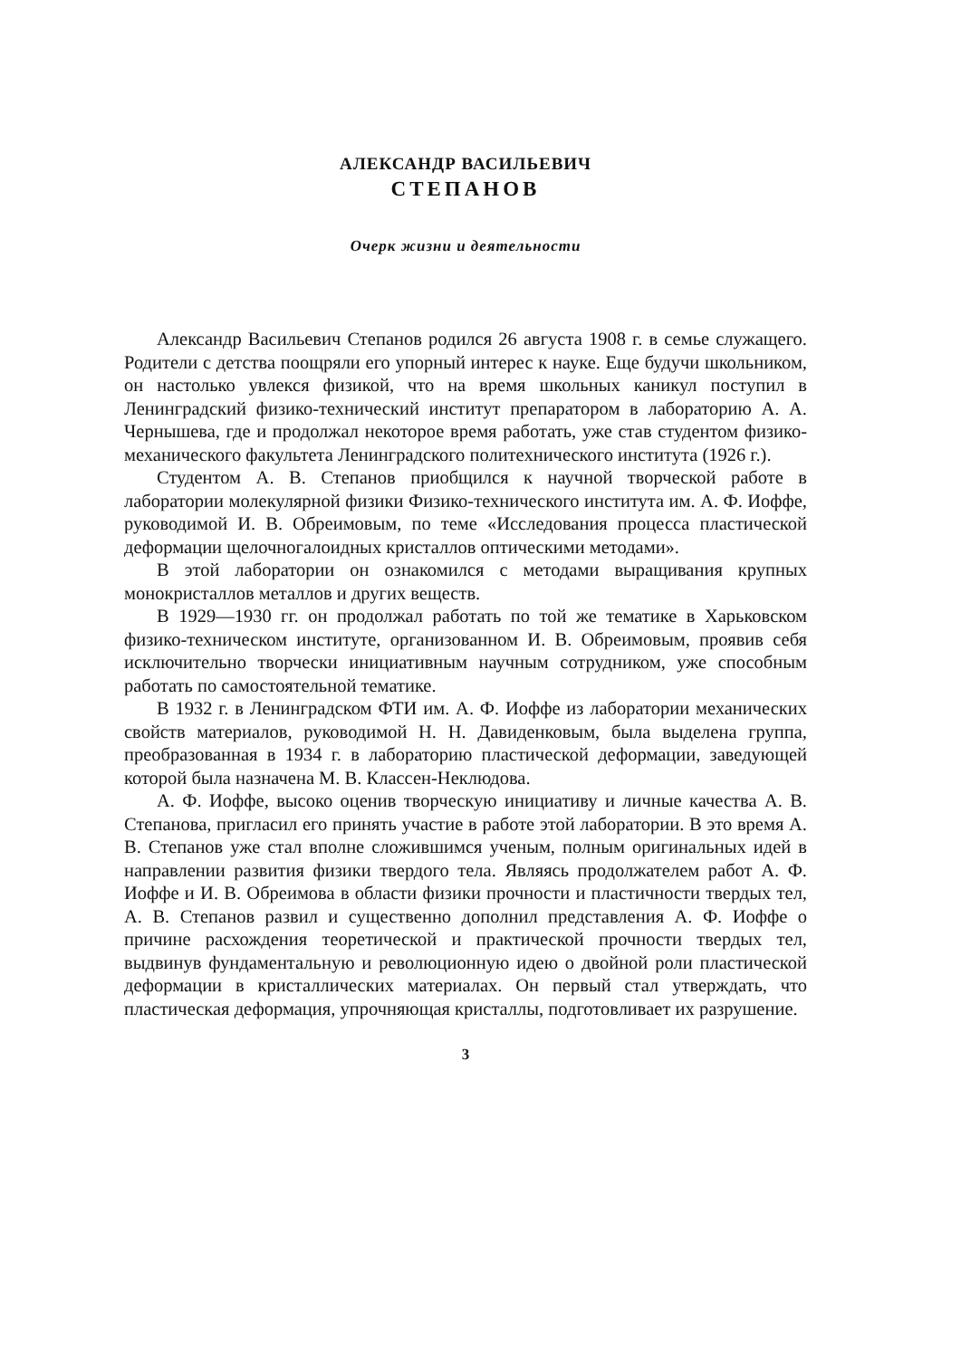АЛЕКСАНДР ВАСИЛЬЕВИЧ
СТЕПАНОВ
Очерк жизни и деятельности
Александр Васильевич Степанов родился 26 августа 1908 г. в семье служащего. Родители с детства поощряли его упорный интерес к науке. Еще будучи школьником, он настолько увлекся физикой, что на время школьных каникул поступил в Ленинградский физико-технический институт препаратором в лабораторию А. А. Чернышева, где и продолжал некоторое время работать, уже став студентом физико-механического факультета Ленинградского политехнического института (1926 г.).
Студентом А. В. Степанов приобщился к научной творческой работе в лаборатории молекулярной физики Физико-технического института им. А. Ф. Иоффе, руководимой И. В. Обреимовым, по теме «Исследования процесса пластической деформации щелочногалоидных кристаллов оптическими методами».
В этой лаборатории он ознакомился с методами выращивания крупных монокристаллов металлов и других веществ.
В 1929—1930 гг. он продолжал работать по той же тематике в Харьковском физико-техническом институте, организованном И. В. Обреимовым, проявив себя исключительно творчески инициативным научным сотрудником, уже способным работать по самостоятельной тематике.
В 1932 г. в Ленинградском ФТИ им. А. Ф. Иоффе из лаборатории механических свойств материалов, руководимой Н. Н. Давиденковым, была выделена группа, преобразованная в 1934 г. в лабораторию пластической деформации, заведующей которой была назначена М. В. Классен-Неклюдова.
А. Ф. Иоффе, высоко оценив творческую инициативу и личные качества А. В. Степанова, пригласил его принять участие в работе этой лаборатории. В это время А. В. Степанов уже стал вполне сложившимся ученым, полным оригинальных идей в направлении развития физики твердого тела. Являясь продолжателем работ А. Ф. Иоффе и И. В. Обреимова в области физики прочности и пластичности твердых тел, А. В. Степанов развил и существенно дополнил представления А. Ф. Иоффе о причине расхождения теоретической и практической прочности твердых тел, выдвинув фундаментальную и революционную идею о двойной роли пластической деформации в кристаллических материалах. Он первый стал утверждать, что пластическая деформация, упрочняющая кристаллы, подготовливает их разрушение.
3